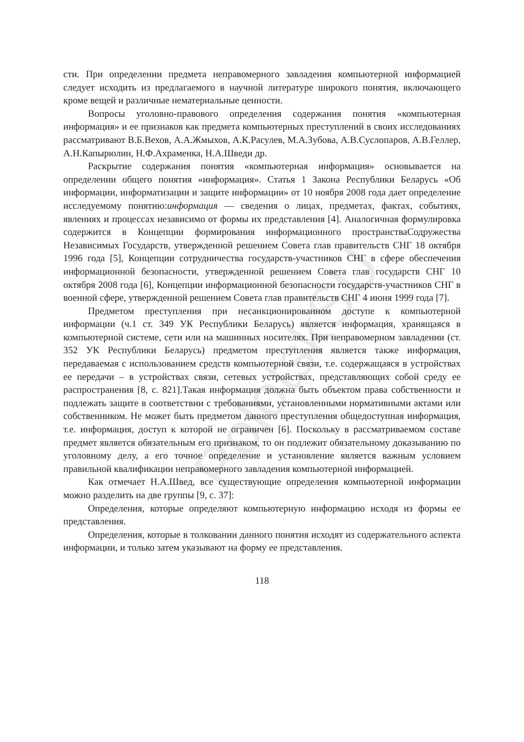PolotskSU
сти. При определении предмета неправомерного завладения компьютерной информацией следует исходить из предлагаемого в научной литературе широкого понятия, включающего кроме вещей и различные нематериальные ценности.
Вопросы уголовно-правового определения содержания понятия «компьютерная информация» и ее признаков как предмета компьютерных преступлений в своих исследованиях рассматривают В.Б.Вехов, А.А.Жмыхов, А.К.Расулев, М.А.Зубова, А.В.Суслопаров, А.В.Геллер, А.Н.Капырюлин, Н.Ф.Ахраменка, Н.А.Шведи др.
Раскрытие содержания понятия «компьютерная информация» основывается на определении общего понятия «информация». Статья 1 Закона Республики Беларусь «Об информации, информатизации и защите информации» от 10 ноября 2008 года дает определение исследуемому понятию:информация — сведения о лицах, предметах, фактах, событиях, явлениях и процессах независимо от формы их представления [4]. Аналогичная формулировка содержится в Концепции формирования информационного пространстваСодружества Независимых Государств, утвержденной решением Совета глав правительств СНГ 18 октября 1996 года [5], Концепции сотрудничества государств-участников СНГ в сфере обеспечения информационной безопасности, утвержденной решением Совета глав государств СНГ 10 октября 2008 года [6], Концепции информационной безопасности государств-участников СНГ в военной сфере, утвержденной решением Совета глав правительств СНГ 4 июня 1999 года [7].
Предметом преступления при несанкционированном доступе к компьютерной информации (ч.1 ст. 349 УК Республики Беларусь) является информация, хранящаяся в компьютерной системе, сети или на машинных носителях. При неправомерном завладении (ст. 352 УК Республики Беларусь) предметом преступления является также информация, передаваемая с использованием средств компьютерной связи, т.е. содержащаяся в устройствах ее передачи – в устройствах связи, сетевых устройствах, представляющих собой среду ее распространения [8, с. 821].Такая информация должна быть объектом права собственности и подлежать защите в соответствии с требованиями, установленными нормативными актами или собственником. Не может быть предметом данного преступления общедоступная информация, т.е. информация, доступ к которой не ограничен [6]. Поскольку в рассматриваемом составе предмет является обязательным его признаком, то он подлежит обязательному доказыванию по уголовному делу, а его точное определение и установление является важным условием правильной квалификации неправомерного завладения компьютерной информацией.
Как отмечает Н.А.Швед, все существующие определения компьютерной информации можно разделить на две группы [9, с. 37]:
Определения, которые определяют компьютерную информацию исходя из формы ее представления.
Определения, которые в толковании данного понятия исходят из содержательного аспекта информации, и только затем указывают на форму ее представления.
118